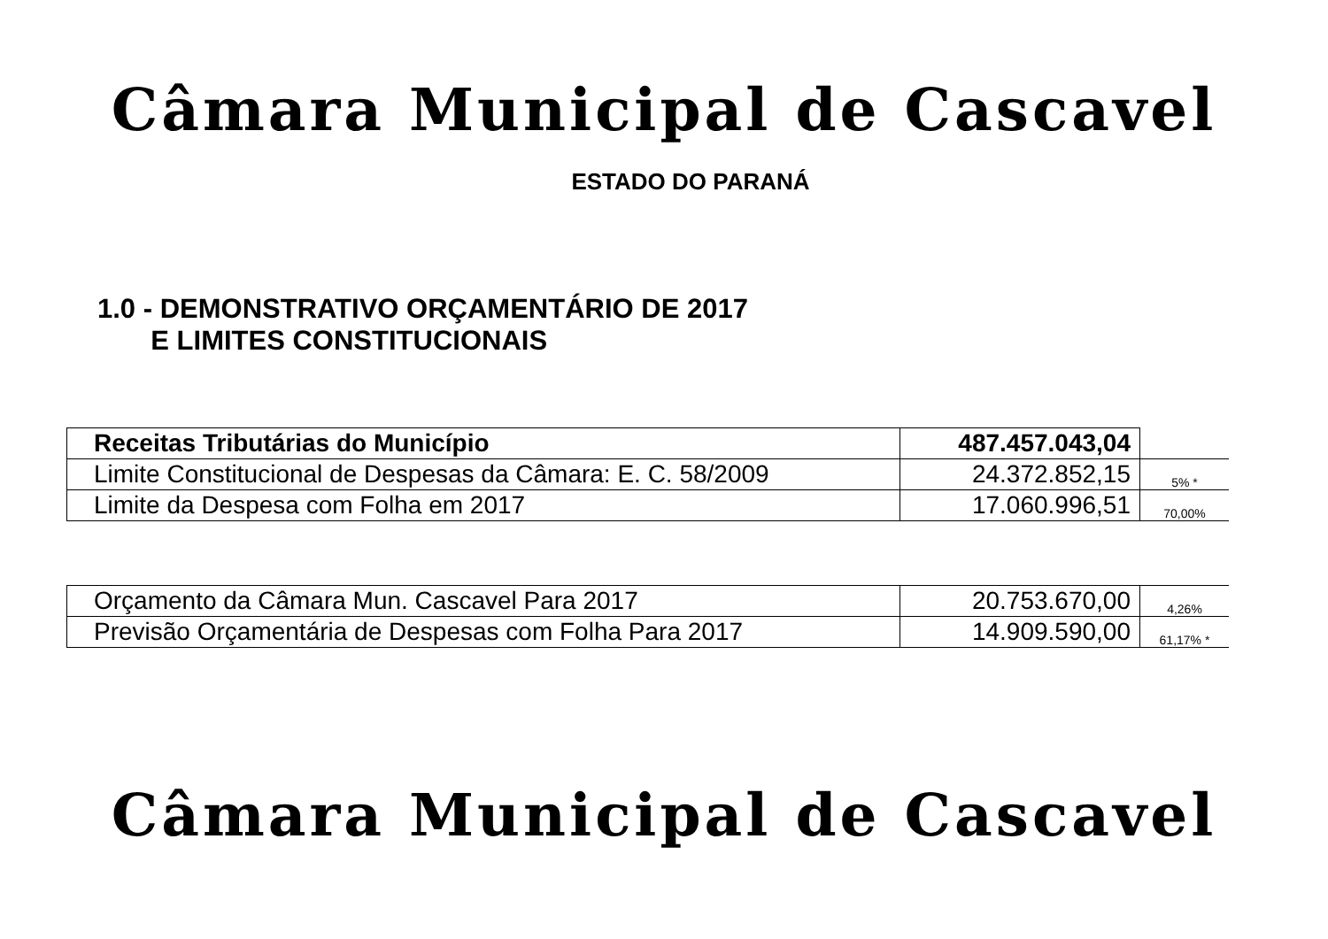Câmara Municipal de Cascavel
ESTADO DO PARANÁ
1.0 - DEMONSTRATIVO ORÇAMENTÁRIO DE 2017
E LIMITES CONSTITUCIONAIS
| Receitas Tributárias do Município | 487.457.043,04 | |
| Limite Constitucional de Despesas da Câmara: E. C. 58/2009 | 24.372.852,15 | 5% * |
| Limite da Despesa com Folha em 2017 | 17.060.996,51 | 70,00% |
| Orçamento da Câmara Mun. Cascavel Para 2017 | 20.753.670,00 | 4,26% |
| Previsão Orçamentária de Despesas com Folha Para 2017 | 14.909.590,00 | 61,17% * |
Câmara Municipal de Cascavel